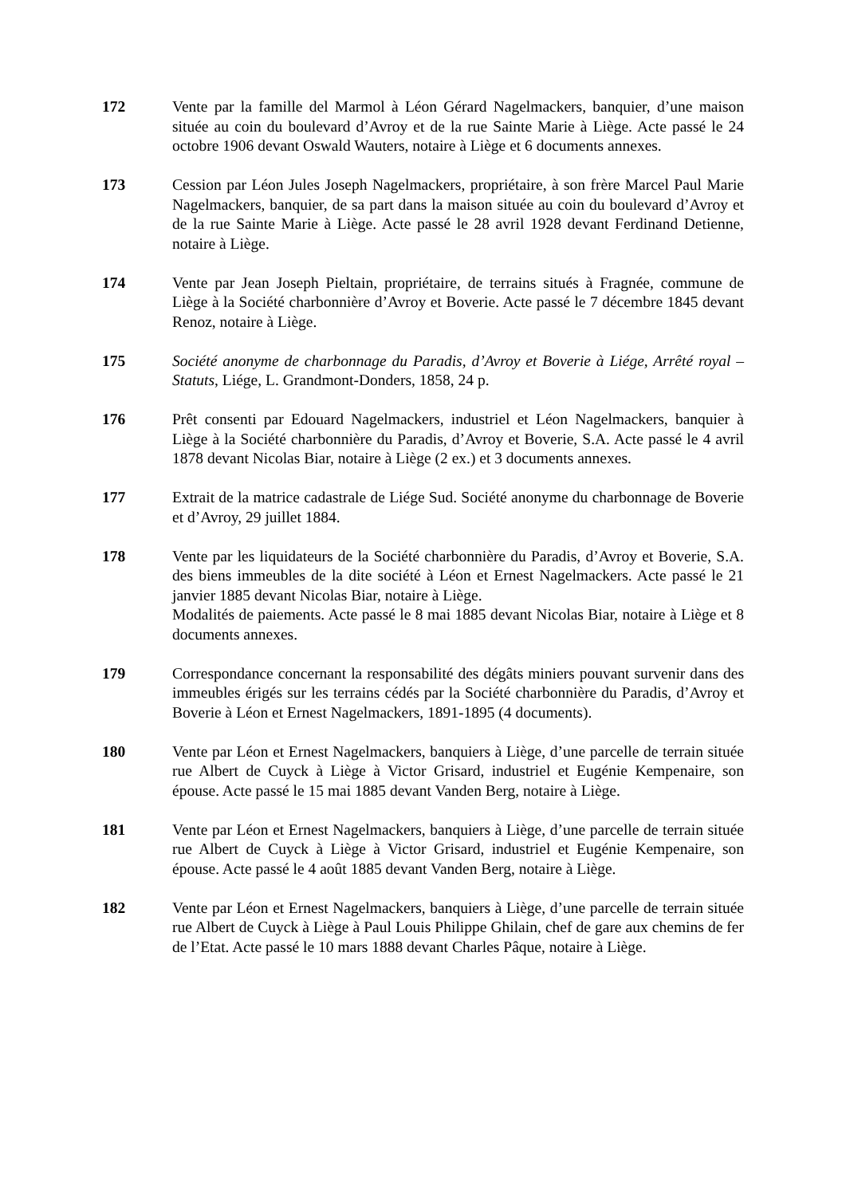172 Vente par la famille del Marmol à Léon Gérard Nagelmackers, banquier, d’une maison située au coin du boulevard d’Avroy et de la rue Sainte Marie à Liège. Acte passé le 24 octobre 1906 devant Oswald Wauters, notaire à Liège et 6 documents annexes.
173 Cession par Léon Jules Joseph Nagelmackers, propriétaire, à son frère Marcel Paul Marie Nagelmackers, banquier, de sa part dans la maison située au coin du boulevard d’Avroy et de la rue Sainte Marie à Liège. Acte passé le 28 avril 1928 devant Ferdinand Detienne, notaire à Liège.
174 Vente par Jean Joseph Pieltain, propriétaire, de terrains situés à Fragnée, commune de Liège à la Société charbonnière d’Avroy et Boverie. Acte passé le 7 décembre 1845 devant Renoz, notaire à Liège.
175 Société anonyme de charbonnage du Paradis, d’Avroy et Boverie à Liége, Arrêté royal – Statuts, Liége, L. Grandmont-Donders, 1858, 24 p.
176 Prêt consenti par Edouard Nagelmackers, industriel et Léon Nagelmackers, banquier à Liège à la Société charbonnière du Paradis, d’Avroy et Boverie, S.A. Acte passé le 4 avril 1878 devant Nicolas Biar, notaire à Liège (2 ex.) et 3 documents annexes.
177 Extrait de la matrice cadastrale de Liége Sud. Société anonyme du charbonnage de Boverie et d’Avroy, 29 juillet 1884.
178 Vente par les liquidateurs de la Société charbonnière du Paradis, d’Avroy et Boverie, S.A. des biens immeubles de la dite société à Léon et Ernest Nagelmackers. Acte passé le 21 janvier 1885 devant Nicolas Biar, notaire à Liège.
Modalités de paiements. Acte passé le 8 mai 1885 devant Nicolas Biar, notaire à Liège et 8 documents annexes.
179 Correspondance concernant la responsabilité des dégâts miniers pouvant survenir dans des immeubles érigés sur les terrains cédés par la Société charbonnière du Paradis, d’Avroy et Boverie à Léon et Ernest Nagelmackers, 1891-1895 (4 documents).
180 Vente par Léon et Ernest Nagelmackers, banquiers à Liège, d’une parcelle de terrain située rue Albert de Cuyck à Liège à Victor Grisard, industriel et Eugénie Kempenaire, son épouse. Acte passé le 15 mai 1885 devant Vanden Berg, notaire à Liège.
181 Vente par Léon et Ernest Nagelmackers, banquiers à Liège, d’une parcelle de terrain située rue Albert de Cuyck à Liège à Victor Grisard, industriel et Eugénie Kempenaire, son épouse. Acte passé le 4 août 1885 devant Vanden Berg, notaire à Liège.
182 Vente par Léon et Ernest Nagelmackers, banquiers à Liège, d’une parcelle de terrain située rue Albert de Cuyck à Liège à Paul Louis Philippe Ghilain, chef de gare aux chemins de fer de l’Etat. Acte passé le 10 mars 1888 devant Charles Pâque, notaire à Liège.